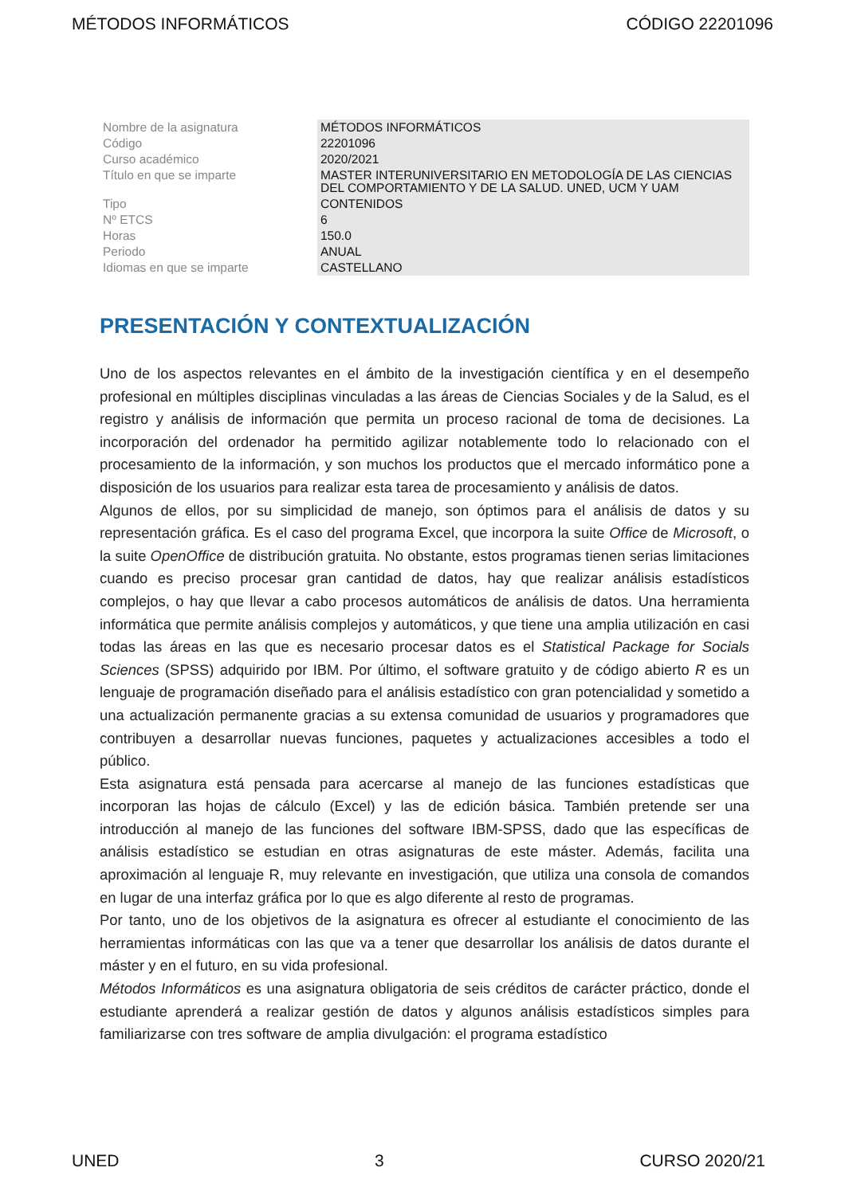MÉTODOS INFORMÁTICOS CÓDIGO 22201096
| Nombre de la asignatura | MÉTODOS INFORMÁTICOS |
| Código | 22201096 |
| Curso académico | 2020/2021 |
| Título en que se imparte | MASTER INTERUNIVERSITARIO EN METODOLOGÍA DE LAS CIENCIAS DEL COMPORTAMIENTO Y DE LA SALUD. UNED, UCM Y UAM |
| Tipo | CONTENIDOS |
| Nº ETCS | 6 |
| Horas | 150.0 |
| Periodo | ANUAL |
| Idiomas en que se imparte | CASTELLANO |
PRESENTACIÓN Y CONTEXTUALIZACIÓN
Uno de los aspectos relevantes en el ámbito de la investigación científica y en el desempeño profesional en múltiples disciplinas vinculadas a las áreas de Ciencias Sociales y de la Salud, es el registro y análisis de información que permita un proceso racional de toma de decisiones. La incorporación del ordenador ha permitido agilizar notablemente todo lo relacionado con el procesamiento de la información, y son muchos los productos que el mercado informático pone a disposición de los usuarios para realizar esta tarea de procesamiento y análisis de datos.
Algunos de ellos, por su simplicidad de manejo, son óptimos para el análisis de datos y su representación gráfica. Es el caso del programa Excel, que incorpora la suite Office de Microsoft, o la suite OpenOffice de distribución gratuita. No obstante, estos programas tienen serias limitaciones cuando es preciso procesar gran cantidad de datos, hay que realizar análisis estadísticos complejos, o hay que llevar a cabo procesos automáticos de análisis de datos. Una herramienta informática que permite análisis complejos y automáticos, y que tiene una amplia utilización en casi todas las áreas en las que es necesario procesar datos es el Statistical Package for Socials Sciences (SPSS) adquirido por IBM. Por último, el software gratuito y de código abierto R es un lenguaje de programación diseñado para el análisis estadístico con gran potencialidad y sometido a una actualización permanente gracias a su extensa comunidad de usuarios y programadores que contribuyen a desarrollar nuevas funciones, paquetes y actualizaciones accesibles a todo el público.
Esta asignatura está pensada para acercarse al manejo de las funciones estadísticas que incorporan las hojas de cálculo (Excel) y las de edición básica. También pretende ser una introducción al manejo de las funciones del software IBM-SPSS, dado que las específicas de análisis estadístico se estudian en otras asignaturas de este máster. Además, facilita una aproximación al lenguaje R, muy relevante en investigación, que utiliza una consola de comandos en lugar de una interfaz gráfica por lo que es algo diferente al resto de programas.
Por tanto, uno de los objetivos de la asignatura es ofrecer al estudiante el conocimiento de las herramientas informáticas con las que va a tener que desarrollar los análisis de datos durante el máster y en el futuro, en su vida profesional.
Métodos Informáticos es una asignatura obligatoria de seis créditos de carácter práctico, donde el estudiante aprenderá a realizar gestión de datos y algunos análisis estadísticos simples para familiarizarse con tres software de amplia divulgación: el programa estadístico
UNED 3 CURSO 2020/21